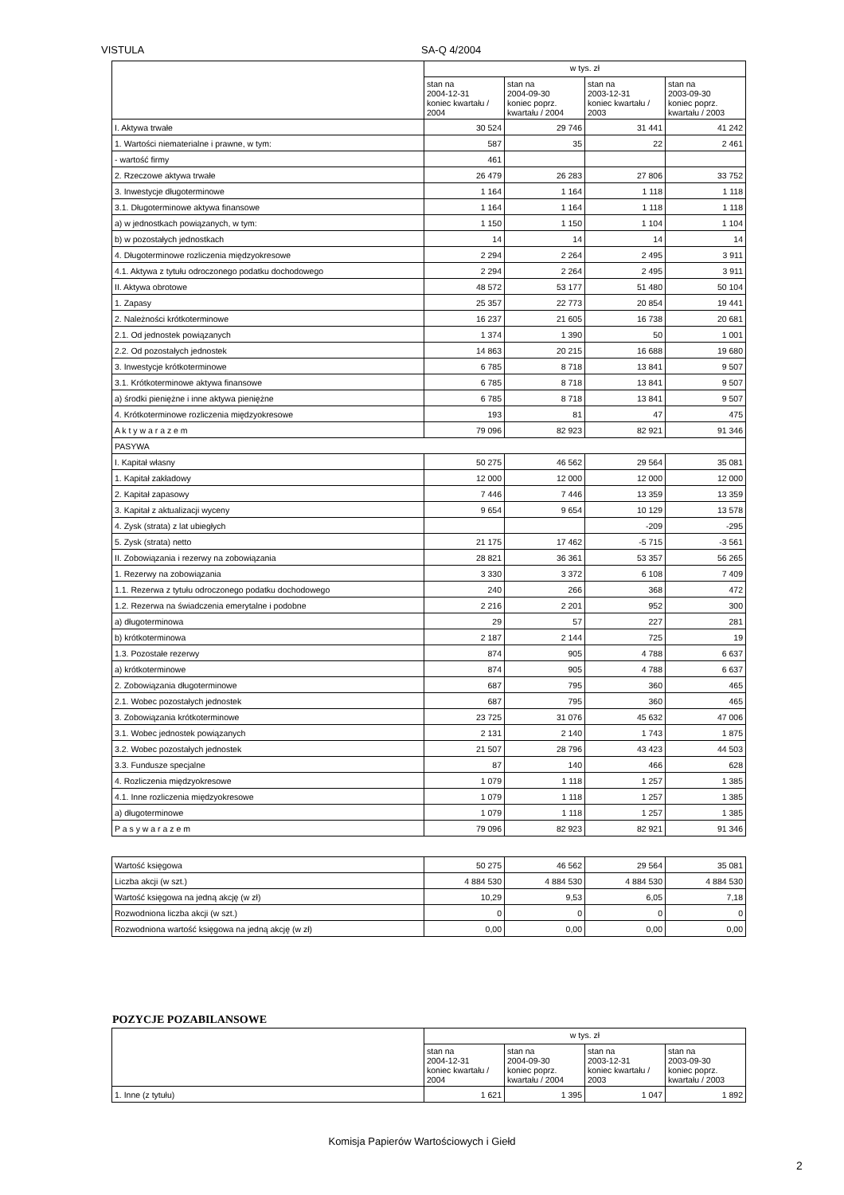VISTULA SA-Q 4/2004
| | w tys. zł | | | |
| --- | --- | --- | --- | --- |
| | stan na 2004-12-31 koniec kwartału / 2004 | stan na 2004-09-30 koniec poprz. kwartału / 2004 | stan na 2003-12-31 koniec kwartału / 2003 | stan na 2003-09-30 koniec poprz. kwartału / 2003 |
| I. Aktywa trwałe | 30 524 | 29 746 | 31 441 | 41 242 |
| 1. Wartości niematerialne i prawne, w tym: | 587 | 35 | 22 | 2 461 |
| - wartość firmy | 461 | | | |
| 2. Rzeczowe aktywa trwałe | 26 479 | 26 283 | 27 806 | 33 752 |
| 3. Inwestycje długoterminowe | 1 164 | 1 164 | 1 118 | 1 118 |
| 3.1. Długoterminowe aktywa finansowe | 1 164 | 1 164 | 1 118 | 1 118 |
| a) w jednostkach powiązanych, w tym: | 1 150 | 1 150 | 1 104 | 1 104 |
| b) w pozostałych jednostkach | 14 | 14 | 14 | 14 |
| 4. Długoterminowe rozliczenia międzyokresowe | 2 294 | 2 264 | 2 495 | 3 911 |
| 4.1. Aktywa z tytułu odroczonego podatku dochodowego | 2 294 | 2 264 | 2 495 | 3 911 |
| II. Aktywa obrotowe | 48 572 | 53 177 | 51 480 | 50 104 |
| 1. Zapasy | 25 357 | 22 773 | 20 854 | 19 441 |
| 2. Należności krótkoterminowe | 16 237 | 21 605 | 16 738 | 20 681 |
| 2.1. Od jednostek powiązanych | 1 374 | 1 390 | 50 | 1 001 |
| 2.2. Od pozostałych jednostek | 14 863 | 20 215 | 16 688 | 19 680 |
| 3. Inwestycje krótkoterminowe | 6 785 | 8 718 | 13 841 | 9 507 |
| 3.1. Krótkoterminowe aktywa finansowe | 6 785 | 8 718 | 13 841 | 9 507 |
| a) środki pieniężne i inne aktywa pieniężne | 6 785 | 8 718 | 13 841 | 9 507 |
| 4. Krótkoterminowe rozliczenia międzyokresowe | 193 | 81 | 47 | 475 |
| A k t y w a r a z e m | 79 096 | 82 923 | 82 921 | 91 346 |
| PASYWA | | | | |
| I. Kapitał własny | 50 275 | 46 562 | 29 564 | 35 081 |
| 1. Kapitał zakładowy | 12 000 | 12 000 | 12 000 | 12 000 |
| 2. Kapitał zapasowy | 7 446 | 7 446 | 13 359 | 13 359 |
| 3. Kapitał z aktualizacji wyceny | 9 654 | 9 654 | 10 129 | 13 578 |
| 4. Zysk (strata) z lat ubiegłych | | | -209 | -295 |
| 5. Zysk (strata) netto | 21 175 | 17 462 | -5 715 | -3 561 |
| II. Zobowiązania i rezerwy na zobowiązania | 28 821 | 36 361 | 53 357 | 56 265 |
| 1. Rezerwy na zobowiązania | 3 330 | 3 372 | 6 108 | 7 409 |
| 1.1. Rezerwa z tytułu odroczonego podatku dochodowego | 240 | 266 | 368 | 472 |
| 1.2. Rezerwa na świadczenia emerytalne i podobne | 2 216 | 2 201 | 952 | 300 |
| a) długoterminowa | 29 | 57 | 227 | 281 |
| b) krótkoterminowa | 2 187 | 2 144 | 725 | 19 |
| 1.3. Pozostałe rezerwy | 874 | 905 | 4 788 | 6 637 |
| a) krótkoterminowe | 874 | 905 | 4 788 | 6 637 |
| 2. Zobowiązania długoterminowe | 687 | 795 | 360 | 465 |
| 2.1. Wobec pozostałych jednostek | 687 | 795 | 360 | 465 |
| 3. Zobowiązania krótkoterminowe | 23 725 | 31 076 | 45 632 | 47 006 |
| 3.1. Wobec jednostek powiązanych | 2 131 | 2 140 | 1 743 | 1 875 |
| 3.2. Wobec pozostałych jednostek | 21 507 | 28 796 | 43 423 | 44 503 |
| 3.3. Fundusze specjalne | 87 | 140 | 466 | 628 |
| 4. Rozliczenia międzyokresowe | 1 079 | 1 118 | 1 257 | 1 385 |
| 4.1. Inne rozliczenia międzyokresowe | 1 079 | 1 118 | 1 257 | 1 385 |
| a) długoterminowe | 1 079 | 1 118 | 1 257 | 1 385 |
| P a s y w a r a z e m | 79 096 | 82 923 | 82 921 | 91 346 |
| Wartość księgowa | 50 275 | 46 562 | 29 564 | 35 081 |
| Liczba akcji (w szt.) | 4 884 530 | 4 884 530 | 4 884 530 | 4 884 530 |
| Wartość księgowa na jedną akcję (w zł) | 10,29 | 9,53 | 6,05 | 7,18 |
| Rozwodniona liczba akcji (w szt.) | 0 | 0 | 0 | 0 |
| Rozwodniona wartość księgowa na jedną akcję (w zł) | 0,00 | 0,00 | 0,00 | 0,00 |
POZYCJE POZABILANSOWE
| | w tys. zł | | | |
| --- | --- | --- | --- | --- |
| | stan na 2004-12-31 koniec kwartału / 2004 | stan na 2004-09-30 koniec poprz. kwartału / 2004 | stan na 2003-12-31 koniec kwartału / 2003 | stan na 2003-09-30 koniec poprz. kwartału / 2003 |
| 1. Inne (z tytułu) | 1 621 | 1 395 | 1 047 | 1 892 |
Komisja Papierów Wartościowych i Giełd
2